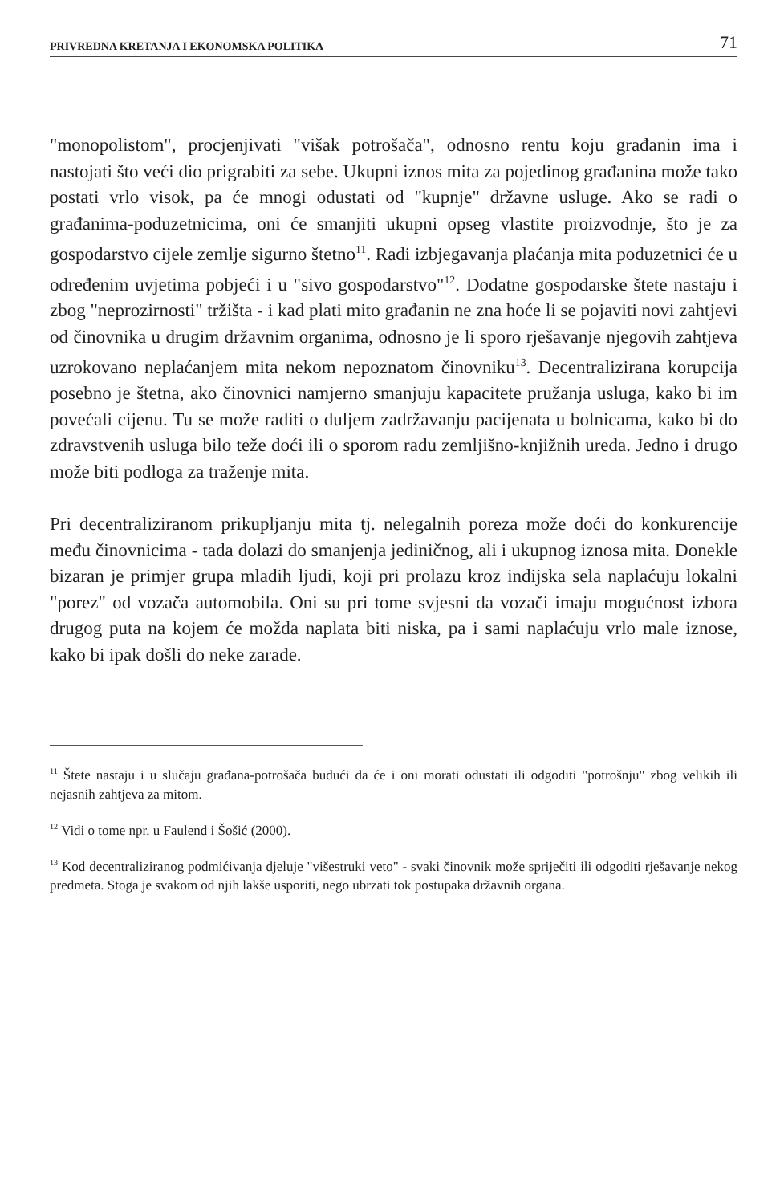PRIVREDNA KRETANJA I EKONOMSKA POLITIKA 71
"monopolistom", procjenjivati "višak potrošača", odnosno rentu koju građanin ima i nastojati što veći dio prigrabiti za sebe. Ukupni iznos mita za pojedinog građanina može tako postati vrlo visok, pa će mnogi odustati od "kupnje" državne usluge. Ako se radi o građanima-poduzetnicima, oni će smanjiti ukupni opseg vlastite proizvodnje, što je za gospodarstvo cijele zemlje sigurno štetno<sup>11</sup>. Radi izbjegavanja plaćanja mita poduzetnici će u određenim uvjetima pobjeći i u "sivo gospodarstvo"<sup>12</sup>. Dodatne gospodarske štete nastaju i zbog "neprozirnosti" tržišta - i kad plati mito građanin ne zna hoće li se pojaviti novi zahtjevi od činovnika u drugim državnim organima, odnosno je li sporo rješavanje njegovih zahtjeva uzrokovano neplaćanjem mita nekom nepoznatom činovniku<sup>13</sup>. Decentralizirana korupcija posebno je štetna, ako činovnici namjerno smanjuju kapacitete pružanja usluga, kako bi im povećali cijenu. Tu se može raditi o duljem zadržavanju pacijenata u bolnicama, kako bi do zdravstvenih usluga bilo teže doći ili o sporom radu zemljišno-knjižnih ureda. Jedno i drugo može biti podloga za traženje mita.
Pri decentraliziranom prikupljanju mita tj. nelegalnih poreza može doći do konkurencije među činovnicima - tada dolazi do smanjenja jediničnog, ali i ukupnog iznosa mita. Donekle bizaran je primjer grupa mladih ljudi, koji pri prolazu kroz indijska sela naplaćuju lokalni "porez" od vozača automobila. Oni su pri tome svjesni da vozači imaju mogućnost izbora drugog puta na kojem će možda naplata biti niska, pa i sami naplaćuju vrlo male iznose, kako bi ipak došli do neke zarade.
<sup>11</sup> Štete nastaju i u slučaju građana-potrošača budući da će i oni morati odustati ili odgoditi "potrošnju" zbog velikih ili nejasnih zahtjeva za mitom.
<sup>12</sup> Vidi o tome npr. u Faulend i Šošić (2000).
<sup>13</sup> Kod decentraliziranog podmićivanja djeluje "višestruki veto" - svaki činovnik može spriječiti ili odgoditi rješavanje nekog predmeta. Stoga je svakom od njih lakše usporiti, nego ubrzati tok postupaka državnih organa.